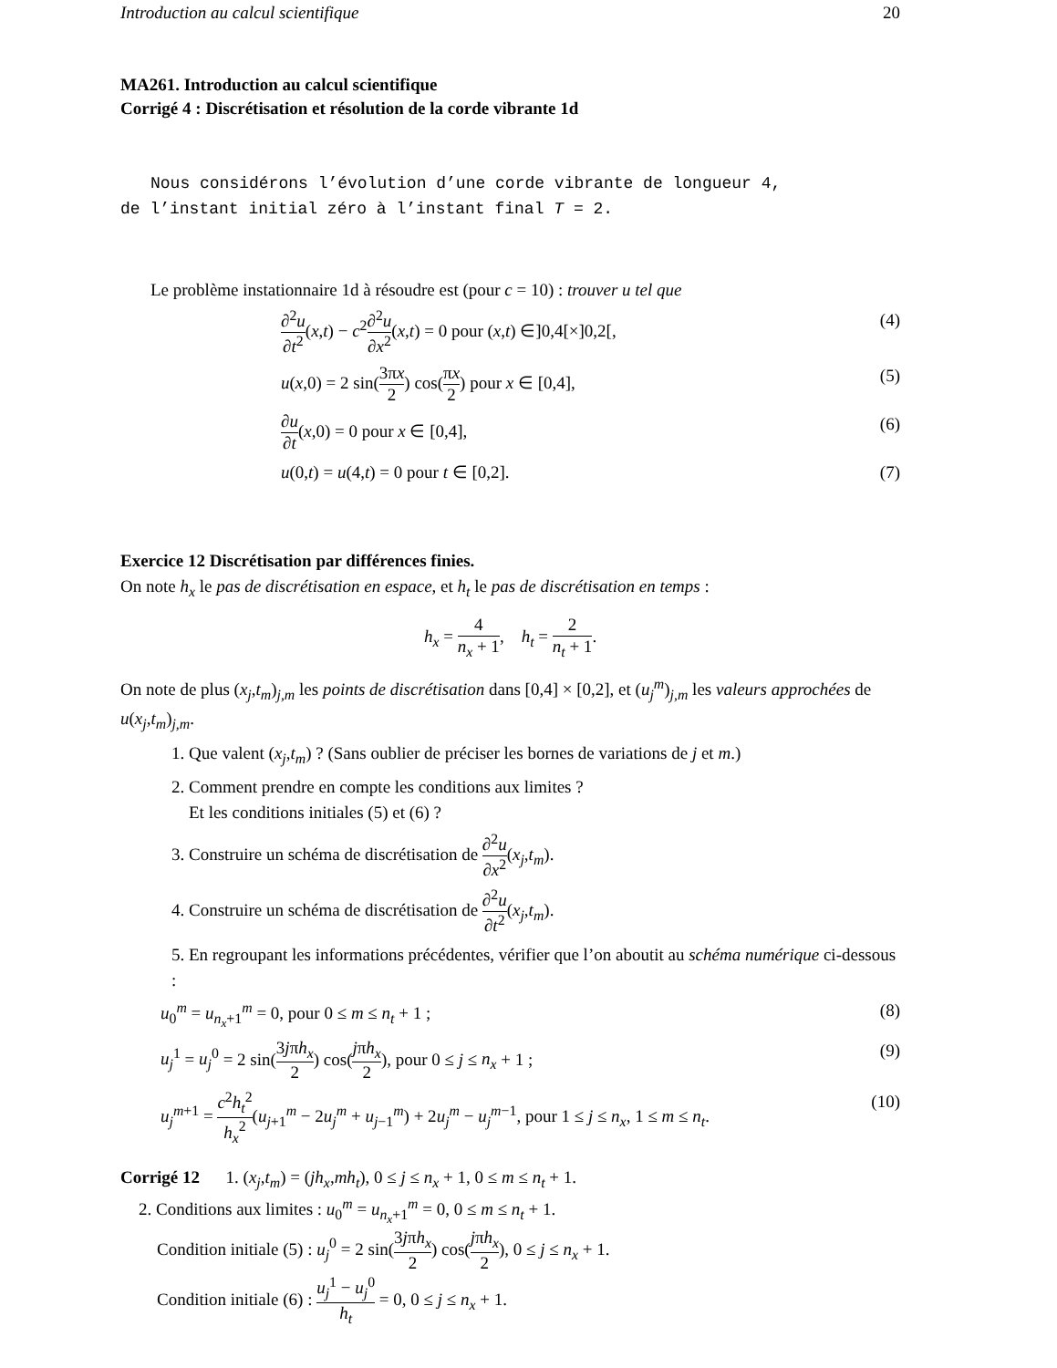Introduction au calcul scientifique 20
MA261. Introduction au calcul scientifique
Corrigé 4 : Discrétisation et résolution de la corde vibrante 1d
Nous considérons l’évolution d’une corde vibrante de longueur 4,
de l’instant initial zéro à l’instant final T = 2.
Le problème instationnaire 1d à résoudre est (pour c = 10) : trouver u tel que
∂<sup>2</sup>u ∂t<sup>2</sup>(x,t) − c<sup>2</sup>∂<sup>2</sup>u ∂x<sup>2</sup>(x,t) = 0 pour (x,t) ∈]0,4[×]0,2[, (4)
u(x,0) = 2 sin(3πx 2) cos(πx 2) pour x ∈ [0,4], (5)
∂u ∂t(x,0) = 0 pour x ∈ [0,4], (6)
u(0,t) = u(4,t) = 0 pour t ∈ [0,2]. (7)
Exercice 12 Discrétisation par différences finies.
On note h<sub>x</sub> le pas de discrétisation en espace, et h<sub>t</sub> le pas de discrétisation en temps :
h<sub>x</sub> = 4 n<sub>x</sub> + 1, h<sub>t</sub> = 2 n<sub>t</sub> + 1.
On note de plus (x<sub>j</sub>,t<sub>m</sub>)<sub>j,m</sub> les points de discrétisation dans [0,4] × [0,2], et (u<sub>j</sub><sup>m</sup>)<sub>j,m</sub> les valeurs approchées de u(x<sub>j</sub>,t<sub>m</sub>)<sub>j,m</sub>.
1. Que valent (x<sub>j</sub>,t<sub>m</sub>) ? (Sans oublier de préciser les bornes de variations de j et m.)
2. Comment prendre en compte les conditions aux limites ?
Et les conditions initiales (5) et (6) ?
3. Construire un schéma de discrétisation de ∂<sup>2</sup>u ∂x<sup>2</sup>(x<sub>j</sub>,t<sub>m</sub>).
4. Construire un schéma de discrétisation de ∂<sup>2</sup>u ∂t<sup>2</sup>(x<sub>j</sub>,t<sub>m</sub>).
5. En regroupant les informations précédentes, vérifier que l’on aboutit au schéma numérique ci-dessous :
u<sub>0</sub><sup>m</sup> = u<sub>n<sub>x</sub>+1</sub><sup>m</sup> = 0, pour 0 ≤ m ≤ n<sub>t</sub> + 1 ; (8)
u<sub>j</sub><sup>1</sup> = u<sub>j</sub><sup>0</sup> = 2 sin(3jπh<sub>x</sub> 2) cos(jπh<sub>x</sub> 2), pour 0 ≤ j ≤ n<sub>x</sub> + 1 ; (9)
u<sub>j</sub><sup>m+1</sup> = c<sup>2</sup>h<sub>t</sub><sup>2</sup> h<sub>x</sub><sup>2</sup>(u<sub>j+1</sub><sup>m</sup> − 2u<sub>j</sub><sup>m</sup> + u<sub>j−1</sub><sup>m</sup>) + 2u<sub>j</sub><sup>m</sup> − u<sub>j</sub><sup>m−1</sup>, pour 1 ≤ j ≤ n<sub>x</sub>, 1 ≤ m ≤ n<sub>t</sub>. (10)
Corrigé 12 1. (x<sub>j</sub>,t<sub>m</sub>) = (jh<sub>x</sub>,mh<sub>t</sub>), 0 ≤ j ≤ n<sub>x</sub> + 1, 0 ≤ m ≤ n<sub>t</sub> + 1.
2. Conditions aux limites : u<sub>0</sub><sup>m</sup> = u<sub>n<sub>x</sub>+1</sub><sup>m</sup> = 0, 0 ≤ m ≤ n<sub>t</sub> + 1.
Condition initiale (5) : u<sub>j</sub><sup>0</sup> = 2 sin(3jπh<sub>x</sub> 2) cos(jπh<sub>x</sub> 2), 0 ≤ j ≤ n<sub>x</sub> + 1.
Condition initiale (6) : u<sub>j</sub><sup>1</sup> − u<sub>j</sub><sup>0</sup> h<sub>t</sub> = 0, 0 ≤ j ≤ n<sub>x</sub> + 1.